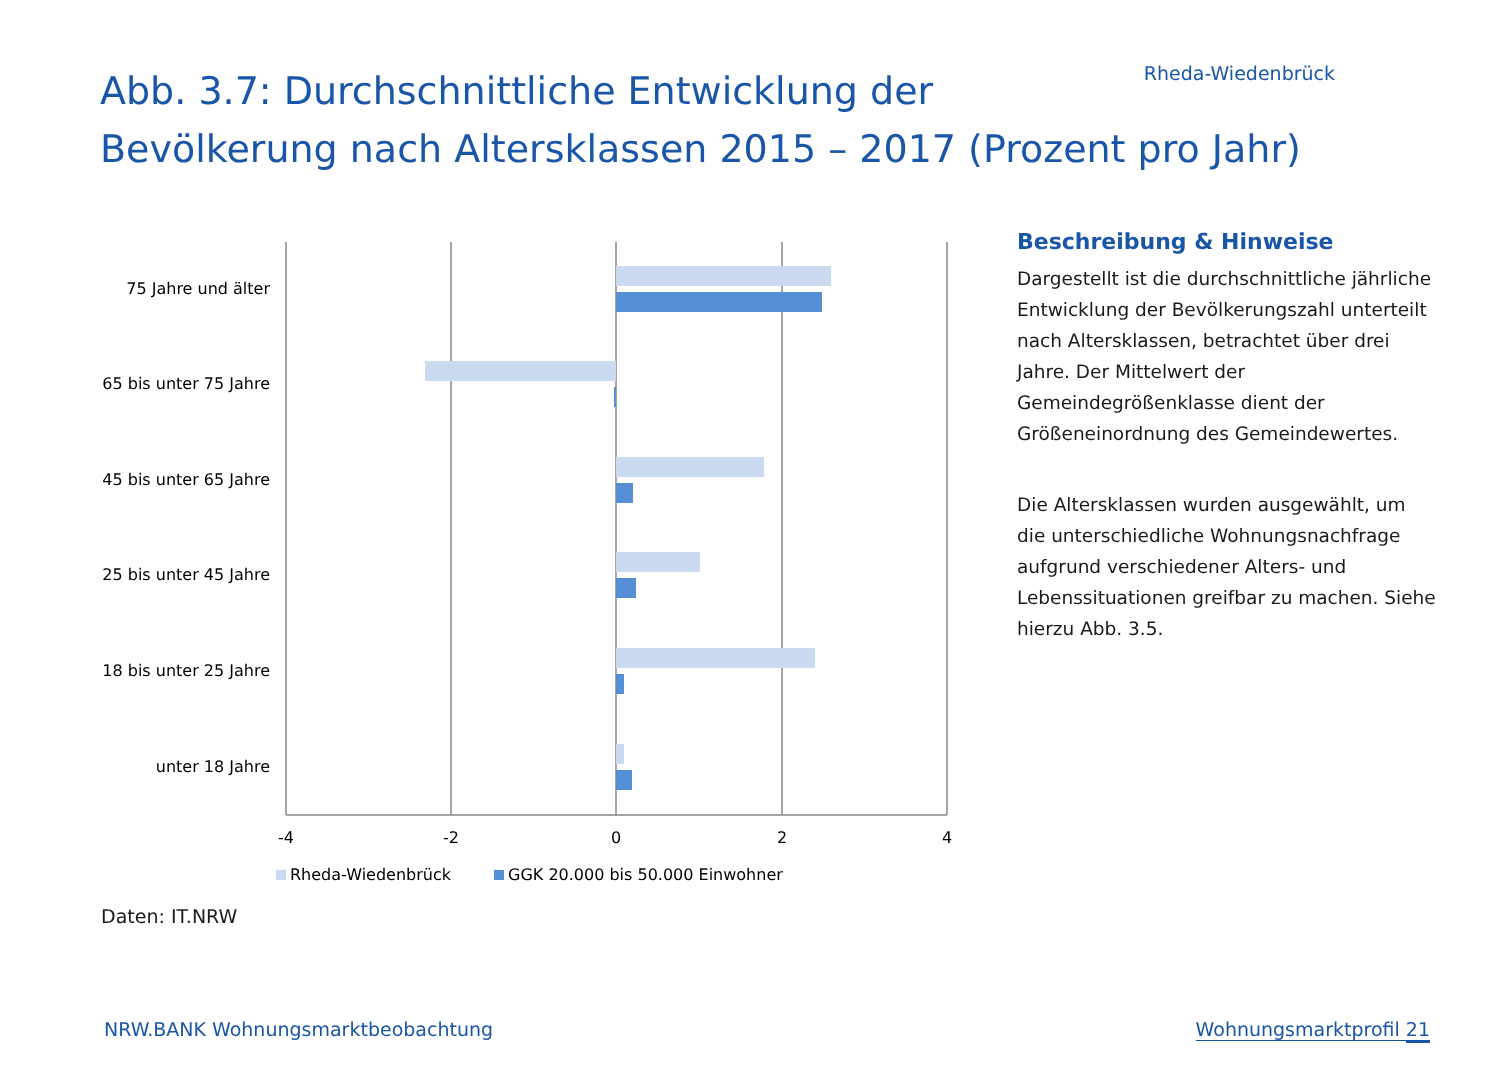Rheda-Wiedenbrück
Abb. 3.7: Durchschnittliche Entwicklung der
Bevölkerung nach Altersklassen 2015 – 2017 (Prozent pro Jahr)
75 Jahre und älter
65 bis unter 75 Jahre
45 bis unter 65 Jahre
25 bis unter 45 Jahre
18 bis unter 25 Jahre
unter 18 Jahre
-4
-2
0
2
4
Rheda-Wiedenbrück
GGK 20.000 bis 50.000 Einwohner
Beschreibung & Hinweise
Dargestellt ist die durchschnittliche jährliche Entwicklung der Bevölkerungszahl unterteilt nach Altersklassen, betrachtet über drei Jahre. Der Mittelwert der Gemeindegrößenklasse dient der Größeneinordnung des Gemeindewertes.
Die Altersklassen wurden ausgewählt, um die unterschiedliche Wohnungsnachfrage aufgrund verschiedener Alters- und Lebenssituationen greifbar zu machen. Siehe hierzu Abb. 3.5.
Daten: IT.NRW
NRW.BANK Wohnungsmarktbeobachtung
Wohnungsmarktprofil 21